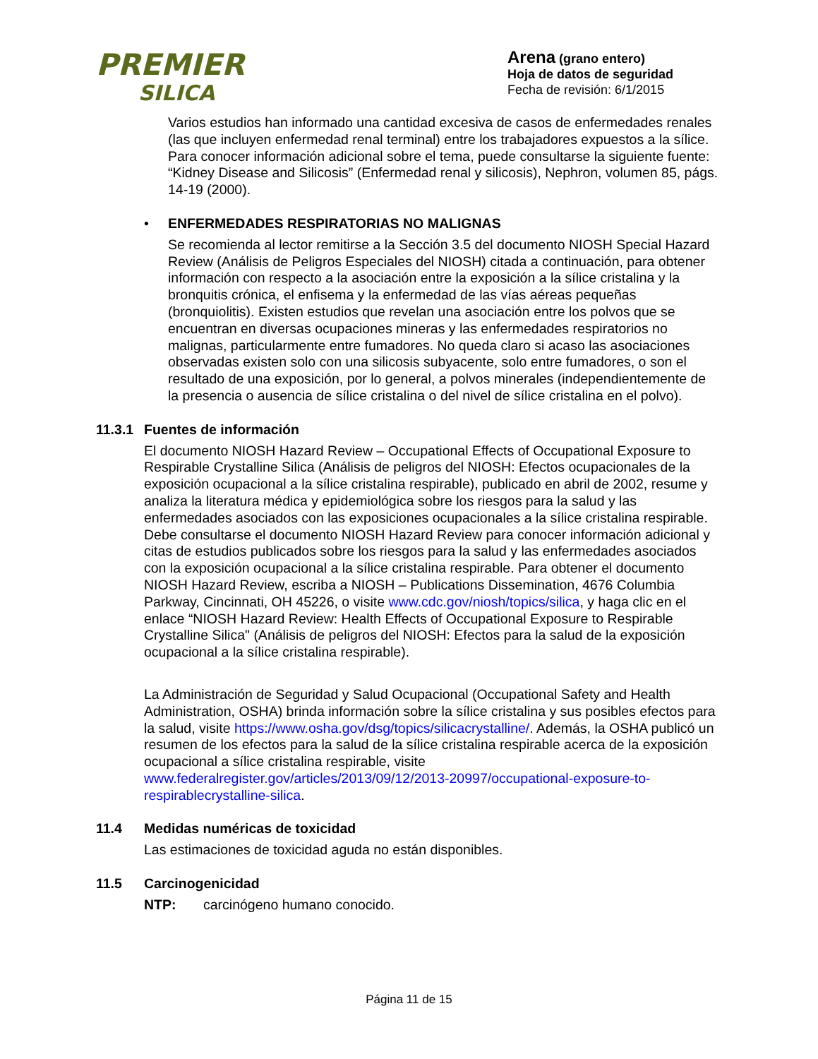PREMIER
SILICA
Arena (grano entero)
Hoja de datos de seguridad
Fecha de revisión: 6/1/2015
Varios estudios han informado una cantidad excesiva de casos de enfermedades renales (las que incluyen enfermedad renal terminal) entre los trabajadores expuestos a la sílice. Para conocer información adicional sobre el tema, puede consultarse la siguiente fuente: “Kidney Disease and Silicosis” (Enfermedad renal y silicosis), Nephron, volumen 85, págs. 14-19 (2000).
• ENFERMEDADES RESPIRATORIAS NO MALIGNAS
Se recomienda al lector remitirse a la Sección 3.5 del documento NIOSH Special Hazard Review (Análisis de Peligros Especiales del NIOSH) citada a continuación, para obtener información con respecto a la asociación entre la exposición a la sílice cristalina y la bronquitis crónica, el enfisema y la enfermedad de las vías aéreas pequeñas (bronquiolitis). Existen estudios que revelan una asociación entre los polvos que se encuentran en diversas ocupaciones mineras y las enfermedades respiratorios no malignas, particularmente entre fumadores. No queda claro si acaso las asociaciones observadas existen solo con una silicosis subyacente, solo entre fumadores, o son el resultado de una exposición, por lo general, a polvos minerales (independientemente de la presencia o ausencia de sílice cristalina o del nivel de sílice cristalina en el polvo).
11.3.1 Fuentes de información
El documento NIOSH Hazard Review – Occupational Effects of Occupational Exposure to Respirable Crystalline Silica (Análisis de peligros del NIOSH: Efectos ocupacionales de la exposición ocupacional a la sílice cristalina respirable), publicado en abril de 2002, resume y analiza la literatura médica y epidemiológica sobre los riesgos para la salud y las enfermedades asociados con las exposiciones ocupacionales a la sílice cristalina respirable. Debe consultarse el documento NIOSH Hazard Review para conocer información adicional y citas de estudios publicados sobre los riesgos para la salud y las enfermedades asociados con la exposición ocupacional a la sílice cristalina respirable. Para obtener el documento NIOSH Hazard Review, escriba a NIOSH – Publications Dissemination, 4676 Columbia Parkway, Cincinnati, OH 45226, o visite www.cdc.gov/niosh/topics/silica, y haga clic en el enlace “NIOSH Hazard Review: Health Effects of Occupational Exposure to Respirable Crystalline Silica" (Análisis de peligros del NIOSH: Efectos para la salud de la exposición ocupacional a la sílice cristalina respirable).
La Administración de Seguridad y Salud Ocupacional (Occupational Safety and Health Administration, OSHA) brinda información sobre la sílice cristalina y sus posibles efectos para la salud, visite https://www.osha.gov/dsg/topics/silicacrystalline/. Además, la OSHA publicó un resumen de los efectos para la salud de la sílice cristalina respirable acerca de la exposición ocupacional a sílice cristalina respirable, visite www.federalregister.gov/articles/2013/09/12/2013-20997/occupational-exposure-to-respirablecrystalline-silica.
11.4 Medidas numéricas de toxicidad
Las estimaciones de toxicidad aguda no están disponibles.
11.5 Carcinogenicidad
NTP: carcinógeno humano conocido.
Página 11 de 15